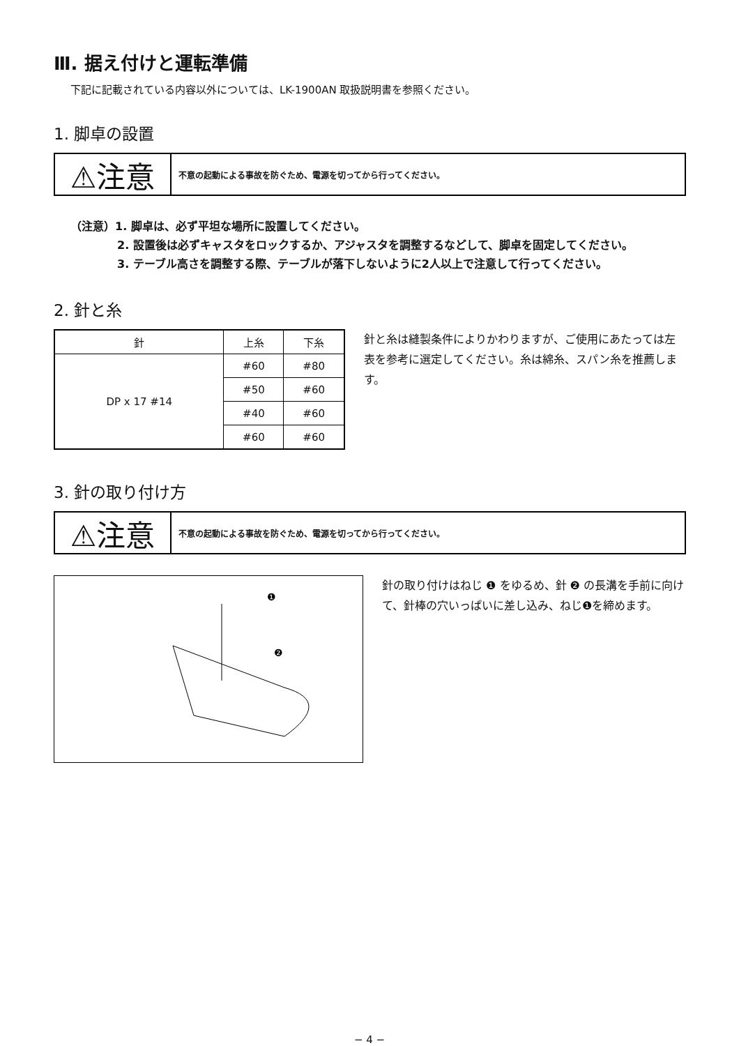Ⅲ. 据え付けと運転準備
下記に記載されている内容以外については、LK-1900AN 取扱説明書を参照ください。
1. 脚卓の設置
⚠注意
不意の起動による事故を防ぐため、電源を切ってから行ってください。
（注意）1. 脚卓は、必ず平坦な場所に設置してください。
2. 設置後は必ずキャスタをロックするか、アジャスタを調整するなどして、脚卓を固定してください。
3. テーブル高さを調整する際、テーブルが落下しないように2人以上で注意して行ってください。
2. 針と糸
| 針 | 上糸 | 下糸 |
| --- | --- | --- |
| DP x 17 #14 | #60 | #80 |
| | #50 | #60 |
| | #40 | #60 |
| | #60 | #60 |
針と糸は縫製条件によりかわりますが、ご使用にあたっては左表を参考に選定してください。糸は綿糸、スパン糸を推薦します。
3. 針の取り付け方
⚠注意
不意の起動による事故を防ぐため、電源を切ってから行ってください。
❶
❷
針の取り付けはねじ ❶ をゆるめ、針 ❷ の長溝を手前に向けて、針棒の穴いっぱいに差し込み、ねじ❶を締めます。
− 4 −